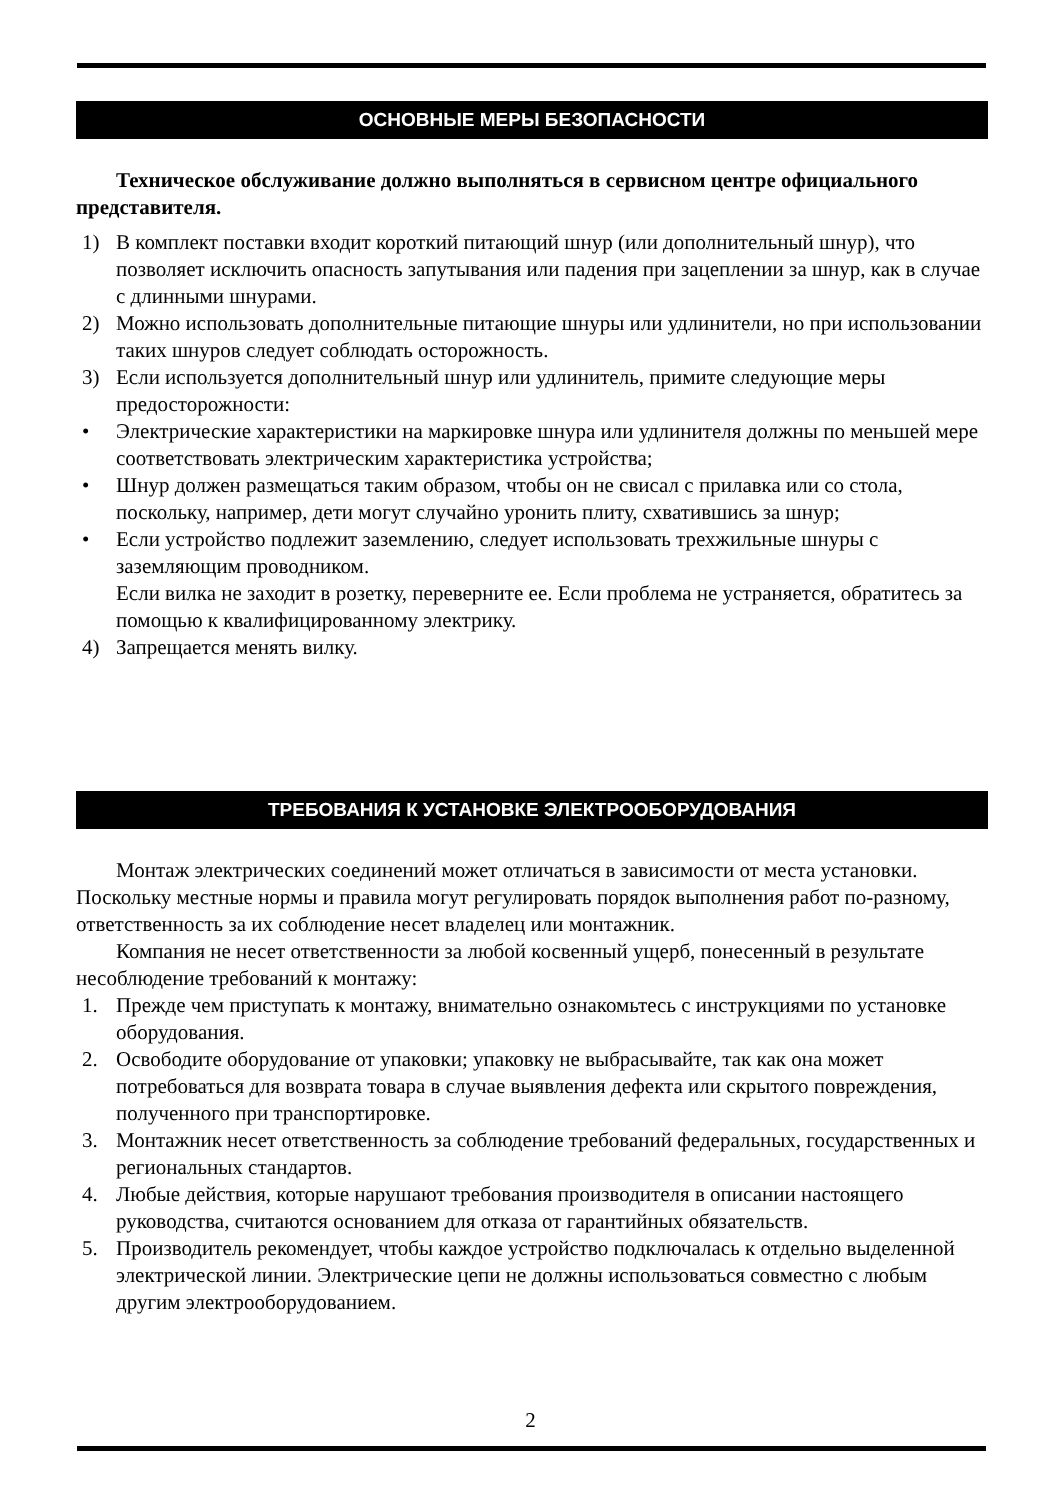ОСНОВНЫЕ МЕРЫ БЕЗОПАСНОСТИ
Техническое обслуживание должно выполняться в сервисном центре официального представителя.
1) В комплект поставки входит короткий питающий шнур (или дополнительный шнур), что позволяет исключить опасность запутывания или падения при зацеплении за шнур, как в случае с длинными шнурами.
2) Можно использовать дополнительные питающие шнуры или удлинители, но при использовании таких шнуров следует соблюдать осторожность.
3) Если используется дополнительный шнур или удлинитель, примите следующие меры предосторожности:
• Электрические характеристики на маркировке шнура или удлинителя должны по меньшей мере соответствовать электрическим характеристика устройства;
• Шнур должен размещаться таким образом, чтобы он не свисал с прилавка или со стола, поскольку, например, дети могут случайно уронить плиту, схватившись за шнур;
• Если устройство подлежит заземлению, следует использовать трехжильные шнуры с заземляющим проводником.
Если вилка не заходит в розетку, переверните ее. Если проблема не устраняется, обратитесь за помощью к квалифицированному электрику.
4) Запрещается менять вилку.
ТРЕБОВАНИЯ К УСТАНОВКЕ ЭЛЕКТРООБОРУДОВАНИЯ
Монтаж электрических соединений может отличаться в зависимости от места установки. Поскольку местные нормы и правила могут регулировать порядок выполнения работ по-разному, ответственность за их соблюдение несет владелец или монтажник.
Компания не несет ответственности за любой косвенный ущерб, понесенный в результате несоблюдение требований к монтажу:
1. Прежде чем приступать к монтажу, внимательно ознакомьтесь с инструкциями по установке оборудования.
2. Освободите оборудование от упаковки; упаковку не выбрасывайте, так как она может потребоваться для возврата товара в случае выявления дефекта или скрытого повреждения, полученного при транспортировке.
3. Монтажник несет ответственность за соблюдение требований федеральных, государственных и региональных стандартов.
4. Любые действия, которые нарушают требования производителя в описании настоящего руководства, считаются основанием для отказа от гарантийных обязательств.
5. Производитель рекомендует, чтобы каждое устройство подключалась к отдельно выделенной электрической линии. Электрические цепи не должны использоваться совместно с любым другим электрооборудованием.
2